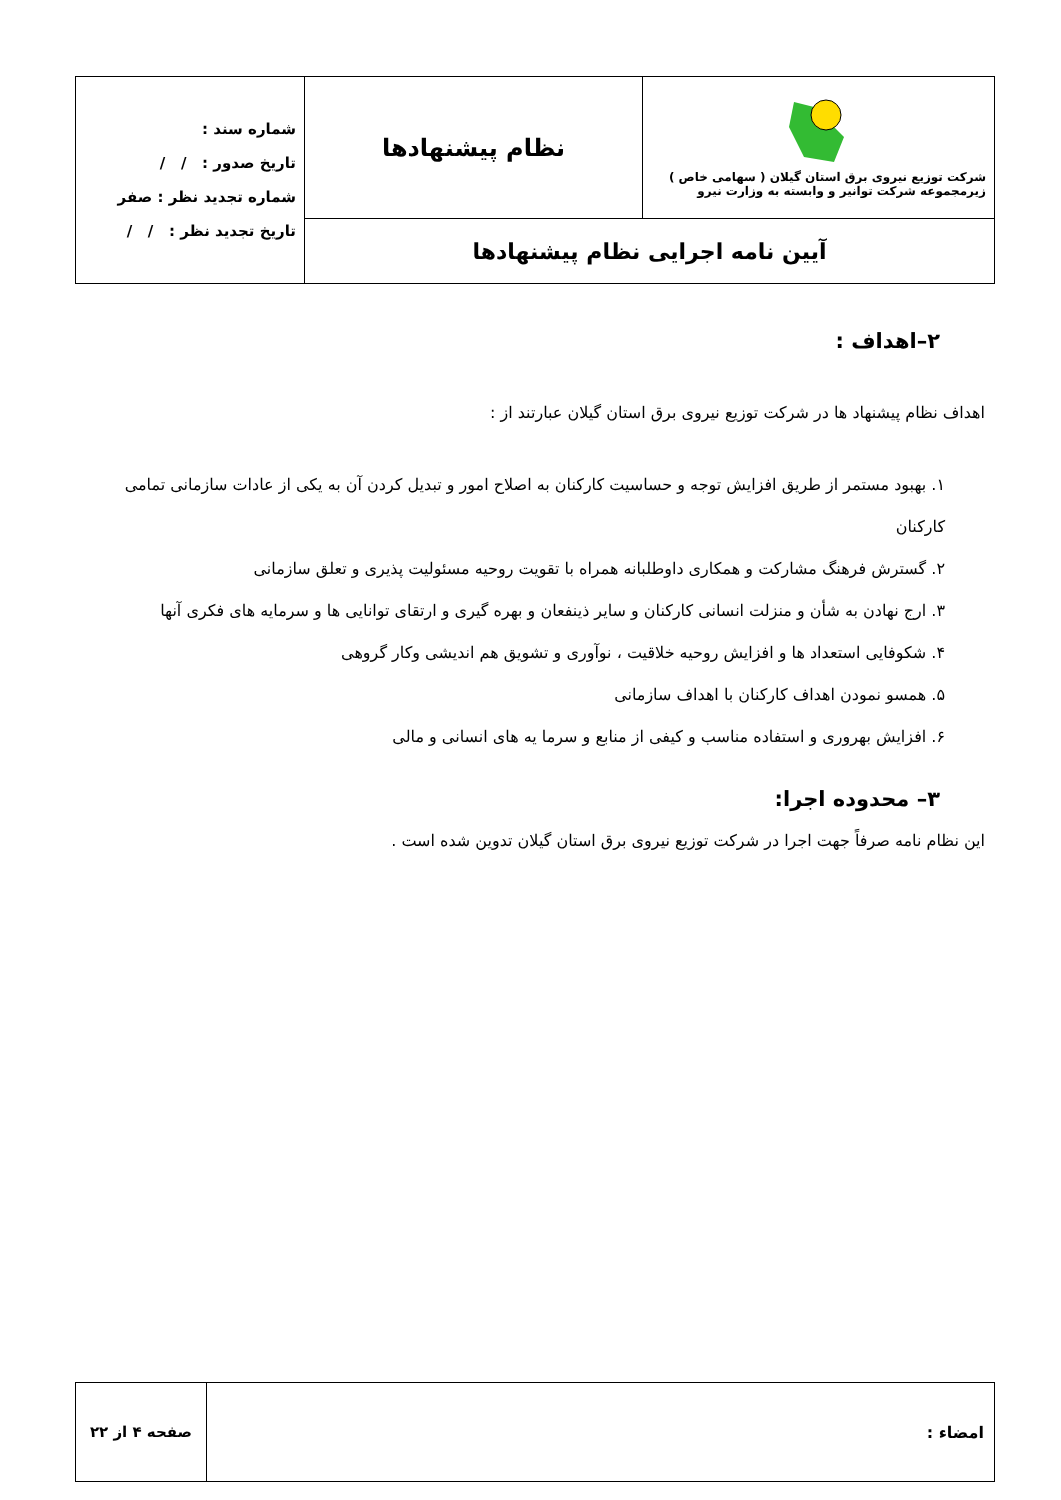| شرکت توزیع نیروی برق استان گیلان ( سهامی خاص ) زیرمجموعه شرکت توانیر و وابسته به وزارت نیرو | نظام پیشنهادها | شماره سند : تاریخ صدور : / / شماره تجدید نظر : صفر تاریخ تجدید نظر : / / |
| آیین نامه اجرایی نظام پیشنهادها | | |
۲–اهداف :
اهداف نظام پیشنهاد ها در شرکت توزیع نیروی برق استان گیلان عبارتند از :
۱. بهبود مستمر از طریق افزایش توجه و حساسیت کارکنان به اصلاح امور و تبدیل کردن آن به یکی از عادات سازمانی تمامی کارکنان
۲. گسترش فرهنگ مشارکت و همکاری داوطلبانه همراه با تقویت روحیه مسئولیت پذیری و تعلق سازمانی
۳. ارج نهادن به شأن و منزلت انسانی کارکنان و سایر ذینفعان و بهره گیری و ارتقای توانایی ها و سرمایه های فکری آنها
۴. شکوفایی استعداد ها و افزایش روحیه خلاقیت ، نوآوری و تشویق هم اندیشی وکار گروهی
۵. همسو نمودن اهداف کارکنان با اهداف سازمانی
۶. افزایش بهروری و استفاده مناسب و کیفی از منابع و سرما یه های انسانی و مالی
۳– محدوده اجرا:
این نظام نامه صرفاً جهت اجرا در شرکت توزیع نیروی برق استان گیلان تدوین شده است .
| امضاء : | صفحه ۴ از ۲۲ |